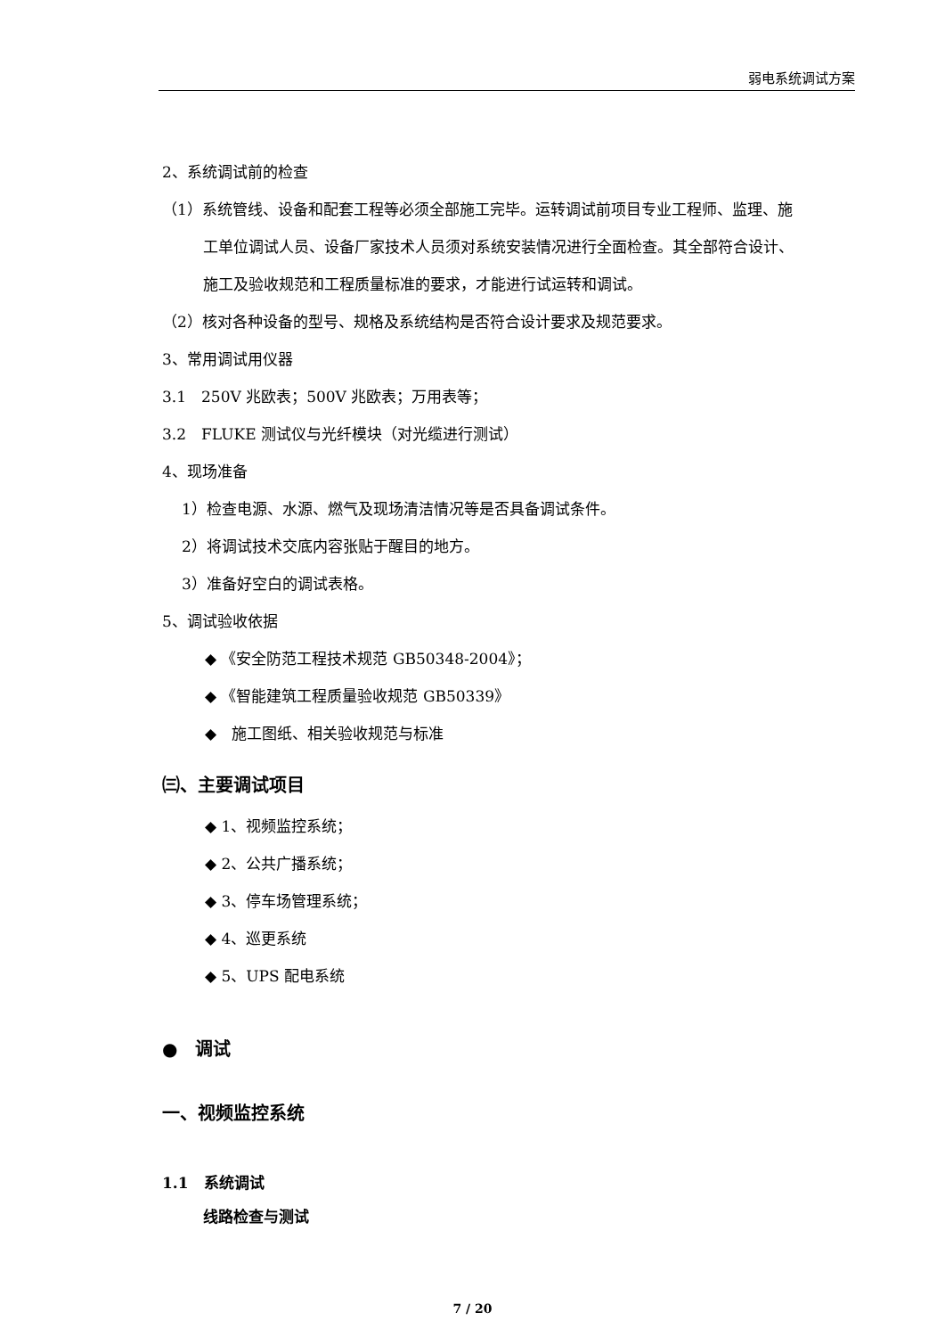弱电系统调试方案
2、系统调试前的检查
（1）系统管线、设备和配套工程等必须全部施工完毕。运转调试前项目专业工程师、监理、施
工单位调试人员、设备厂家技术人员须对系统安装情况进行全面检查。其全部符合设计、
施工及验收规范和工程质量标准的要求，才能进行试运转和调试。
（2）核对各种设备的型号、规格及系统结构是否符合设计要求及规范要求。
3、常用调试用仪器
3.1　250V 兆欧表；500V 兆欧表；万用表等；
3.2　FLUKE 测试仪与光纤模块（对光缆进行测试）
4、现场准备
1）检查电源、水源、燃气及现场清洁情况等是否具备调试条件。
2）将调试技术交底内容张贴于醒目的地方。
3）准备好空白的调试表格。
5、调试验收依据
◆ 《安全防范工程技术规范 GB50348-2004》；
◆ 《智能建筑工程质量验收规范 GB50339》
◆　施工图纸、相关验收规范与标准
㈢、主要调试项目
◆ 1、视频监控系统；
◆ 2、公共广播系统；
◆ 3、停车场管理系统；
◆ 4、巡更系统
◆ 5、UPS 配电系统
●　调试
一、视频监控系统
1.1　系统调试
线路检查与测试
7 / 20